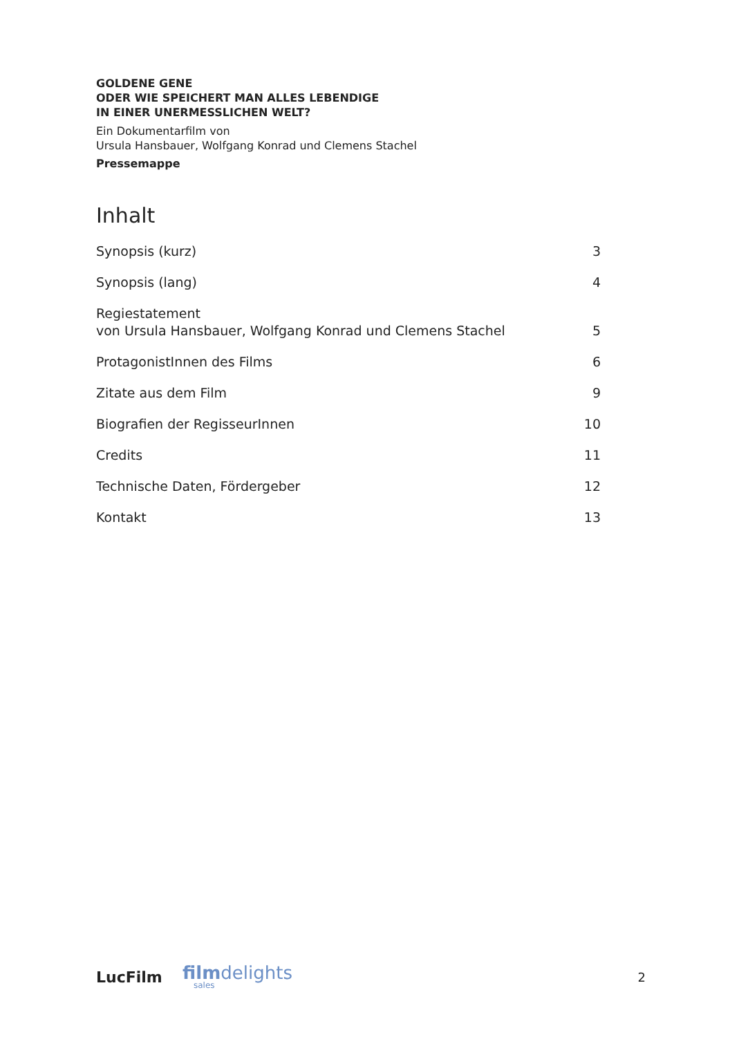GOLDENE GENE
ODER WIE SPEICHERT MAN ALLES LEBENDIGE
IN EINER UNERMESSLICHEN WELT?
Ein Dokumentarfilm von
Ursula Hansbauer, Wolfgang Konrad und Clemens Stachel
Pressemappe
Inhalt
Synopsis (kurz) 3
Synopsis (lang) 4
Regiestatement
von Ursula Hansbauer, Wolfgang Konrad und Clemens Stachel 5
ProtagonistInnen des Films 6
Zitate aus dem Film 9
Biografien der RegisseurInnen 10
Credits 11
Technische Daten, Fördergeber 12
Kontakt 13
LucFilm filmdelights
sales 2